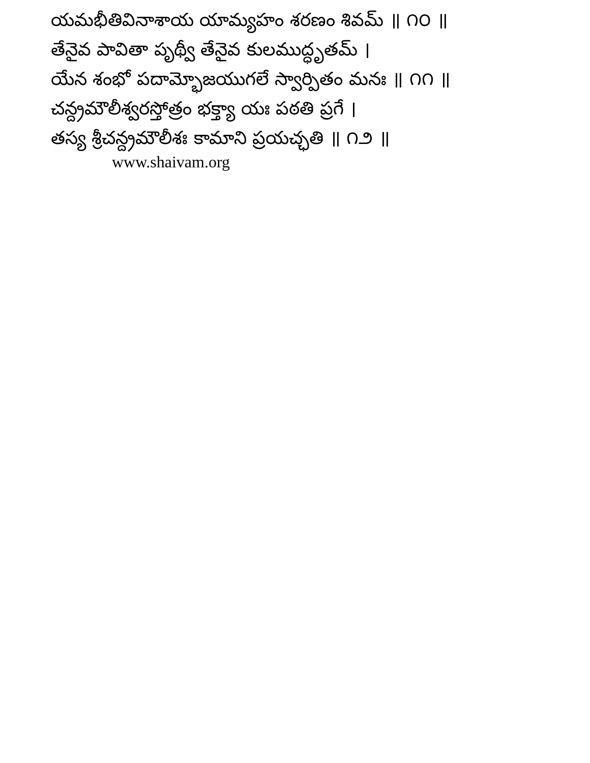యమభీతివినాశాయ యామ్యహం శరణం శివమ్ ॥ ౧౦ ॥
తేనైవ పావితా పృథ్వీ తేనైవ కులముద్ధృతమ్ ।
యేన శంభో పదామ్భోజయుగలే స్వార్పితం మనః ॥ ౧౧ ॥
చన్ద్రమౌలీశ్వరస్తోత్రం భక్త్యా యః పఠతి ప్రగే ।
తస్య శ్రీచన్ద్రమౌలీశః కామాని ప్రయచ్ఛతి ॥ ౧౨ ॥
www.shaivam.org